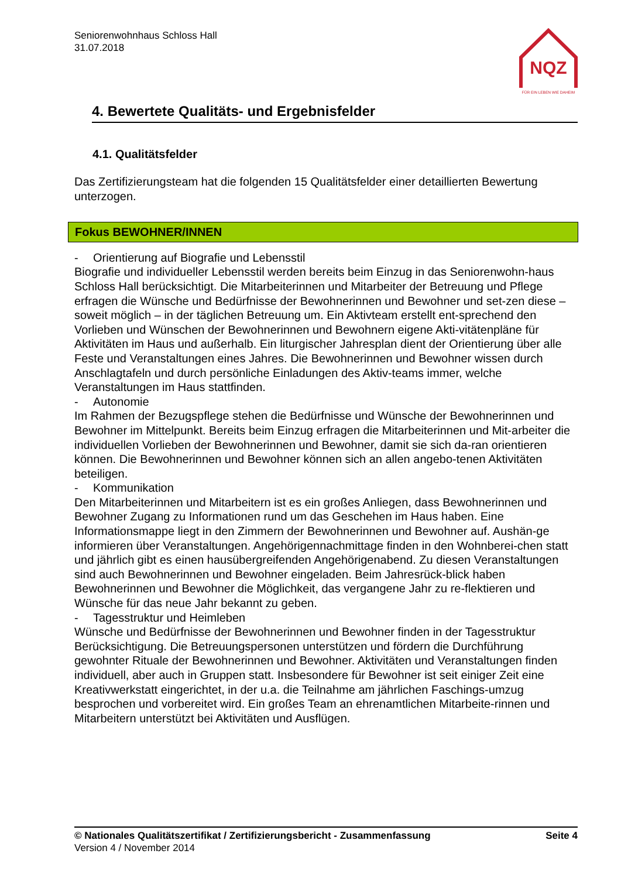Seniorenwohnhaus Schloss Hall
31.07.2018
NQZ
FÜR EIN LEBEN WIE DAHEIM
4. Bewertete Qualitäts- und Ergebnisfelder
4.1. Qualitätsfelder
Das Zertifizierungsteam hat die folgenden 15 Qualitätsfelder einer detaillierten Bewertung unterzogen.
Fokus BEWOHNER/INNEN
- Orientierung auf Biografie und Lebensstil
Biografie und individueller Lebensstil werden bereits beim Einzug in das Seniorenwohn-haus Schloss Hall berücksichtigt. Die Mitarbeiterinnen und Mitarbeiter der Betreuung und Pflege erfragen die Wünsche und Bedürfnisse der Bewohnerinnen und Bewohner und set-zen diese – soweit möglich – in der täglichen Betreuung um. Ein Aktivteam erstellt ent-sprechend den Vorlieben und Wünschen der Bewohnerinnen und Bewohnern eigene Akti-vitätenpläne für Aktivitäten im Haus und außerhalb. Ein liturgischer Jahresplan dient der Orientierung über alle Feste und Veranstaltungen eines Jahres. Die Bewohnerinnen und Bewohner wissen durch Anschlagtafeln und durch persönliche Einladungen des Aktiv-teams immer, welche Veranstaltungen im Haus stattfinden.
- Autonomie
Im Rahmen der Bezugspflege stehen die Bedürfnisse und Wünsche der Bewohnerinnen und Bewohner im Mittelpunkt. Bereits beim Einzug erfragen die Mitarbeiterinnen und Mit-arbeiter die individuellen Vorlieben der Bewohnerinnen und Bewohner, damit sie sich da-ran orientieren können. Die Bewohnerinnen und Bewohner können sich an allen angebo-tenen Aktivitäten beteiligen.
- Kommunikation
Den Mitarbeiterinnen und Mitarbeitern ist es ein großes Anliegen, dass Bewohnerinnen und Bewohner Zugang zu Informationen rund um das Geschehen im Haus haben. Eine Informationsmappe liegt in den Zimmern der Bewohnerinnen und Bewohner auf. Aushän-ge informieren über Veranstaltungen. Angehörigennachmittage finden in den Wohnberei-chen statt und jährlich gibt es einen hausübergreifenden Angehörigenabend. Zu diesen Veranstaltungen sind auch Bewohnerinnen und Bewohner eingeladen. Beim Jahresrück-blick haben Bewohnerinnen und Bewohner die Möglichkeit, das vergangene Jahr zu re-flektieren und Wünsche für das neue Jahr bekannt zu geben.
- Tagesstruktur und Heimleben
Wünsche und Bedürfnisse der Bewohnerinnen und Bewohner finden in der Tagesstruktur Berücksichtigung. Die Betreuungspersonen unterstützen und fördern die Durchführung gewohnter Rituale der Bewohnerinnen und Bewohner. Aktivitäten und Veranstaltungen finden individuell, aber auch in Gruppen statt. Insbesondere für Bewohner ist seit einiger Zeit eine Kreativwerkstatt eingerichtet, in der u.a. die Teilnahme am jährlichen Faschings-umzug besprochen und vorbereitet wird. Ein großes Team an ehrenamtlichen Mitarbeite-rinnen und Mitarbeitern unterstützt bei Aktivitäten und Ausflügen.
Seite 4 © Nationales Qualitätszertifikat / Zertifizierungsbericht - Zusammenfassung
Version 4 / November 2014